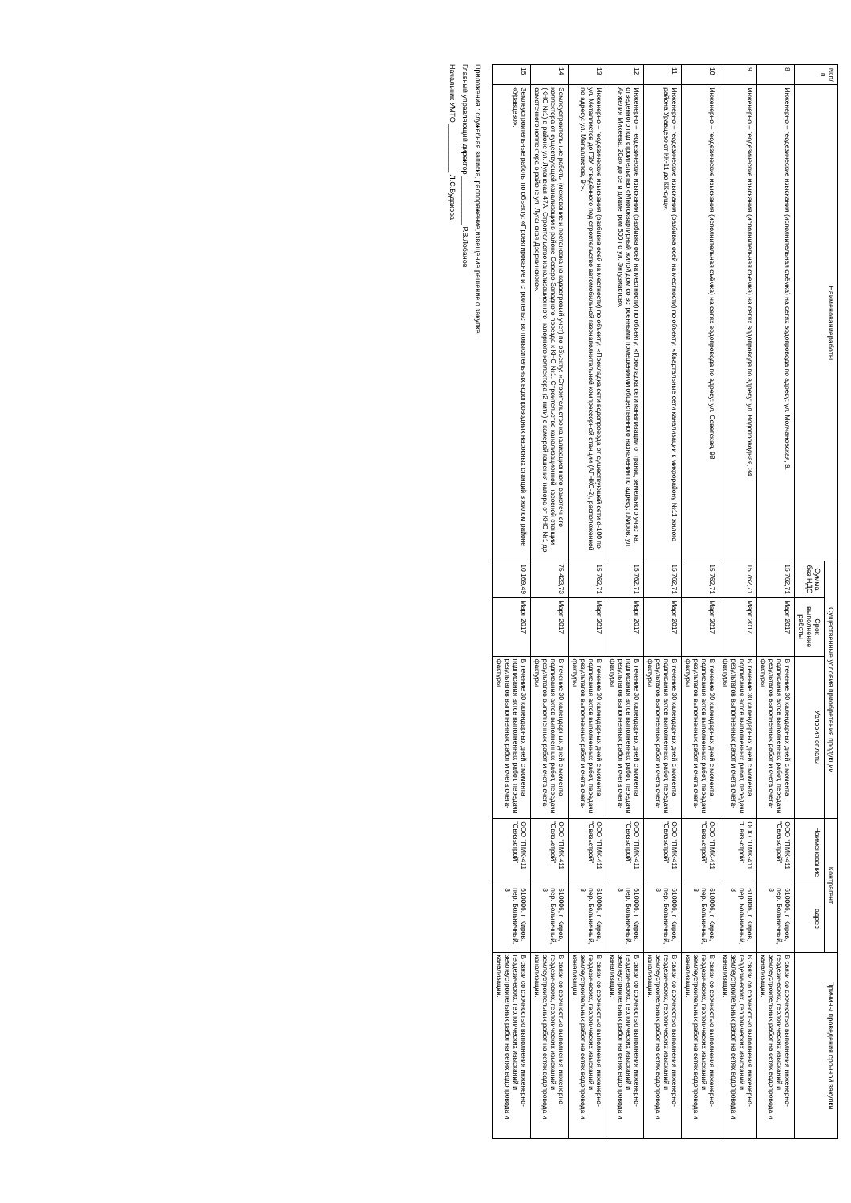| №п/п | Наименованиеработы | Существенные условия приобретения продукции | | | Контрагент | | Причины проведения срочной закупки |
| --- | --- | --- | --- | --- | --- | --- | --- |
| | | Сумма без НДС | Срок выполнение работы | Условия оплаты | Наименование | адрес | |
| 8 | Инженерно – геодезические изыскания (исполнительная съёмка) на сетях водопровода по адресу: ул. Молчановская, 9. | 15 762,71 | Март 2017 | В течение 30 календарных дней с момента подписания актов выполненных работ, передачи результатов выполненных работ и счета счета-фактуры | ООО "ПМК-411 "Связьстрой" | 610006, г. Киров, пер. Больничный, 3 | В связи со срочностью выполнения инженерно-геодезических, геологических изысканий и землеустроительных работ на сетях водопровода и канализации. |
| 9 | Инженерно – геодезические изыскания (исполнительная съёмка) на сетях водопровода по адресу: ул. Водопроводная, 34. | 15 762,71 | Март 2017 | В течение 30 календарных дней с момента подписания актов выполненных работ, передачи результатов выполненных работ и счета счета-фактуры | ООО "ПМК-411 "Связьстрой" | 610006, г. Киров, пер. Больничный, 3 | В связи со срочностью выполнения инженерно-геодезических, геологических изысканий и землеустроительных работ на сетях водопровода и канализации. |
| 10 | Инженерно – геодезические изыскания (исполнительная съёмка) на сетях водопровода по адресу: ул. Советская, 98. | 15 762,71 | Март 2017 | В течение 30 календарных дней с момента подписания актов выполненных работ, передачи результатов выполненных работ и счета счета-фактуры | ООО "ПМК-411 "Связьстрой" | 610006, г. Киров, пер. Больничный, 3 | В связи со срочностью выполнения инженерно-геодезических, геологических изысканий и землеустроительных работ на сетях водопровода и канализации. |
| 11 | Инженерно – геодезические изыскания (разбивка осей на местности) по объекту: «Квартальные сети канализации к микрорайону №11 жилого района Уравцево от КК-11 до КК-сущ». | 15 762,71 | Март 2017 | В течение 30 календарных дней с момента подписания актов выполненных работ, передачи результатов выполненных работ и счета счета-фактуры | ООО "ПМК-411 "Связьстрой" | 610006, г. Киров, пер. Больничный, 3 | В связи со срочностью выполнения инженерно-геодезических, геологических изысканий и землеустроительных работ на сетях водопровода и канализации. |
| 12 | Инженерно – геодезические изыскания (разбивка осей на местности) по объекту: «Прокладка сети канализации от границ земельного участка, отведенного под строительство «Многоквартирный жилой дом со встроенными помещениями общественного назначения по адресу: г.Киров, ул Анжелия Михеева, 20а» до сети диаметром 500 по ул. Энтузиастов». | 15 762,71 | Март 2017 | В течение 30 календарных дней с момента подписания актов выполненных работ, передачи результатов выполненных работ и счета счета-фактуры | ООО "ПМК-411 "Связьстрой" | 610006, г. Киров, пер. Больничный, 3 | В связи со срочностью выполнения инженерно-геодезических, геологических изысканий и землеустроительных работ на сетях водопровода и канализации. |
| 13 | Инженерно – геодезические изыскания (разбивка осей на местности) по объекту: «Прокладка сети водопровода от существующей сети d-100 по ул. Металлистов до ГЗУ, отведённого под строительство автомобильной газонаполнительной компрессорной станции (АГНКС-2), расположенной по адресу: ул. Металлистов, 9г». | 15 762,71 | Март 2017 | В течение 30 календарных дней с момента подписания актов выполненных работ, передачи результатов выполненных работ и счета счета-фактуры | ООО "ПМК-411 "Связьстрой" | 610006, г. Киров, пер. Больничный, 3 | В связи со срочностью выполнения инженерно-геодезических, геологических изысканий и землеустроительных работ на сетях водопровода и канализации. |
| 14 | Землеустроительные работы (межевание и постановка на кадастровый учет) по объекту: «Строительство канализационного самотечного коллектора от существующей канализации в районе Северо-Западного проезда к КНС №1. Строительство канализационной насосной станции (КНС №1) в районе ул. Луганская 47А. Строительство канализационного напорного коллектора (2 нити) с камерой гашения напора от КНС №1 до самотечного коллектора в районе ул. Луганская-Дзержинского». | 75 423,73 | Март 2017 | В течение 30 календарных дней с момента подписания актов выполненных работ, передачи результатов выполненных работ и счета счета-фактуры | ООО "ПМК-411 "Связьстрой" | 610006, г. Киров, пер. Больничный, 3 | В связи со срочностью выполнения инженерно-геодезических, геологических изысканий и землеустроительных работ на сетях водопровода и канализации. |
| 15 | Землеустроительные работы по объекту: «Проектирование и строительство повысительных водопроводных насосных станций в жилом районе «Уравцево». | 10 169,49 | Март 2017 | В течение 30 календарных дней с момента подписания актов выполненных работ, передачи результатов выполненных работ и счета счета-фактуры | ООО "ПМК-411 "Связьстрой" | 610006, г. Киров, пер. Больничный, 3 | В связи со срочностью выполнения инженерно-геодезических, геологических изысканий и землеустроительных работ на сетях водопровода и канализации. |
Приложения : служебная записка, распоряжение,извещение,решение о закупке.
Главный управляющий директор ____________ Р.В.Лобанов
Начальник УМТО ____________ Л.С.Будакова